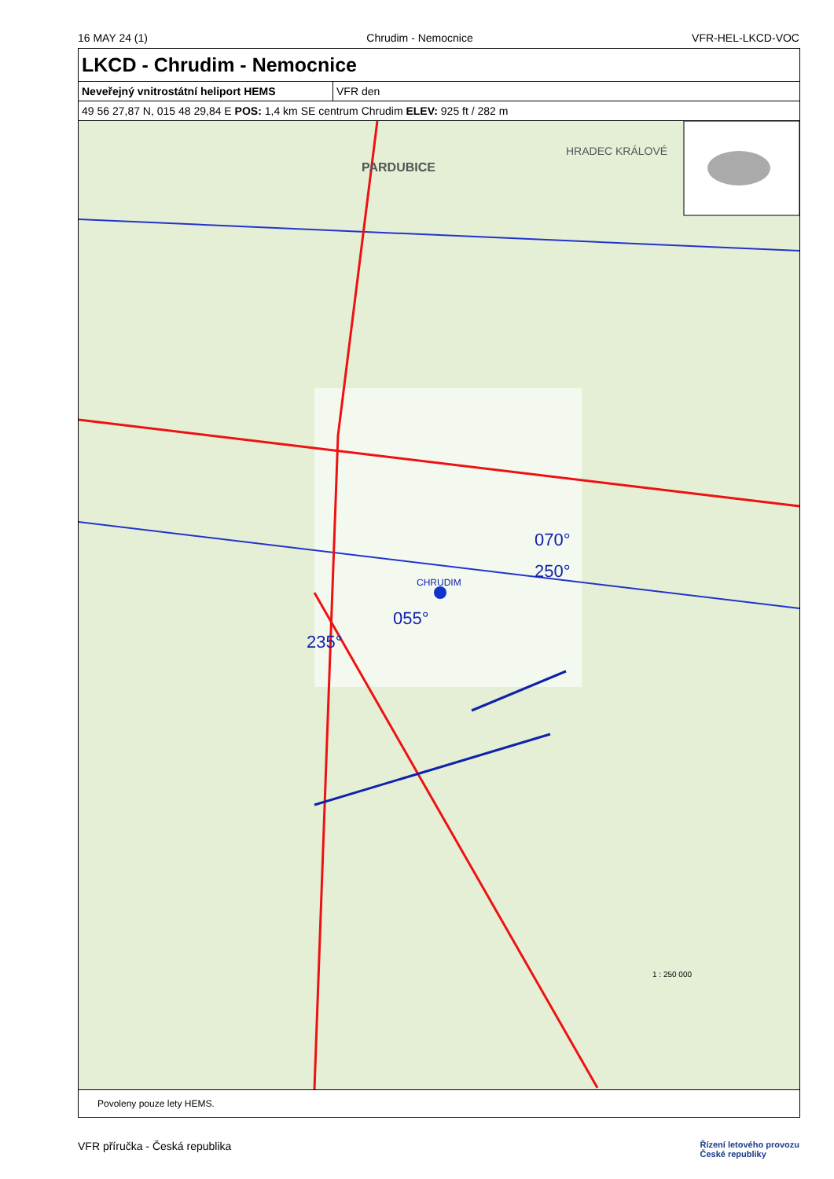16 MAY 24 (1) Chrudim - Nemocnice VFR-HEL-LKCD-VOC
LKCD - Chrudim - Nemocnice
| Neveřejný vnitrostátní heliport HEMS | VFR den |
| 49 56 27,87 N, 015 48 29,84 E POS: 1,4 km SE centrum Chrudim ELEV: 925 ft / 282 m | |
PARDUBICE
HRADEC KRÁLOVÉ
CHRUDIM
250°
070°
235°
055°
1 : 250 000
Povoleny pouze lety HEMS.
VFR příručka - Česká republika Řízení letového provozu
České republiky